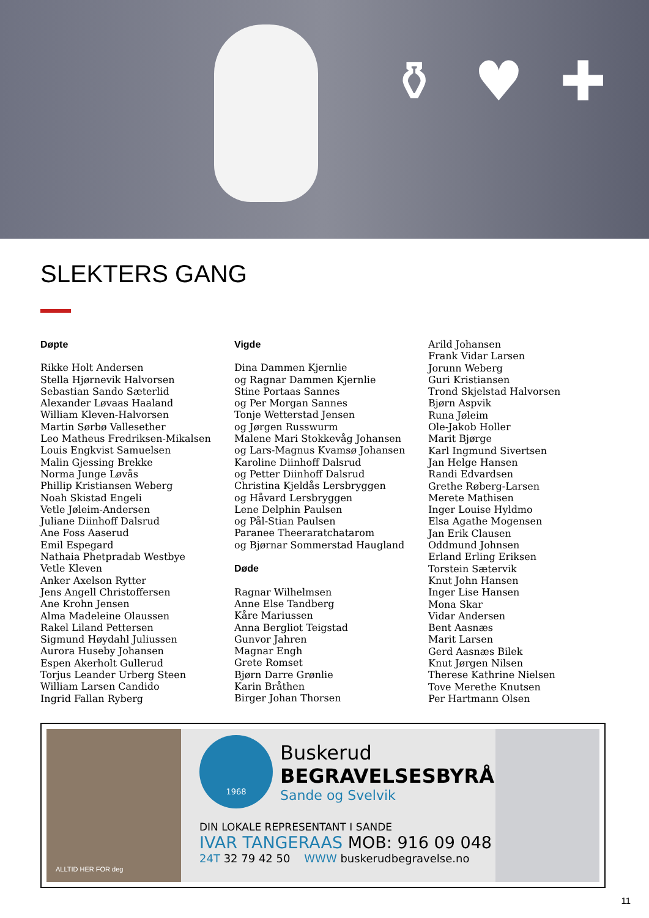⚱ ♥ ✚
SLEKTERS GANG
Døpte
Rikke Holt Andersen
Stella Hjørnevik Halvorsen
Sebastian Sando Sæterlid
Alexander Løvaas Haaland
William Kleven-Halvorsen
Martin Sørbø Vallesether
Leo Matheus Fredriksen-Mikalsen
Louis Engkvist Samuelsen
Malin Gjessing Brekke
Norma Junge Løvås
Phillip Kristiansen Weberg
Noah Skistad Engeli
Vetle Jøleim-Andersen
Juliane Diinhoff Dalsrud
Ane Foss Aaserud
Emil Espegard
Nathaia Phetpradab Westbye
Vetle Kleven
Anker Axelson Rytter
Jens Angell Christoffersen
Ane Krohn Jensen
Alma Madeleine Olaussen
Rakel Liland Pettersen
Sigmund Høydahl Juliussen
Aurora Huseby Johansen
Espen Akerholt Gullerud
Torjus Leander Urberg Steen
William Larsen Candido
Ingrid Fallan Ryberg
Vigde
Dina Dammen Kjernlie
og Ragnar Dammen Kjernlie
Stine Portaas Sannes
og Per Morgan Sannes
Tonje Wetterstad Jensen
og Jørgen Russwurm
Malene Mari Stokkevåg Johansen
og Lars-Magnus Kvamsø Johansen
Karoline Diinhoff Dalsrud
og Petter Diinhoff Dalsrud
Christina Kjeldås Lersbryggen
og Håvard Lersbryggen
Lene Delphin Paulsen
og Pål-Stian Paulsen
Paranee Theeraratchatarom
og Bjørnar Sommerstad Haugland
Døde
Ragnar Wilhelmsen
Anne Else Tandberg
Kåre Mariussen
Anna Bergliot Teigstad
Gunvor Jahren
Magnar Engh
Grete Romset
Bjørn Darre Grønlie
Karin Bråthen
Birger Johan Thorsen
Arild Johansen
Frank Vidar Larsen
Jorunn Weberg
Guri Kristiansen
Trond Skjelstad Halvorsen
Bjørn Aspvik
Runa Jøleim
Ole-Jakob Holler
Marit Bjørge
Karl Ingmund Sivertsen
Jan Helge Hansen
Randi Edvardsen
Grethe Røberg-Larsen
Merete Mathisen
Inger Louise Hyldmo
Elsa Agathe Mogensen
Jan Erik Clausen
Oddmund Johnsen
Erland Erling Eriksen
Torstein Sætervik
Knut John Hansen
Inger Lise Hansen
Mona Skar
Vidar Andersen
Bent Aasnæs
Marit Larsen
Gerd Aasnæs Bilek
Knut Jørgen Nilsen
Therese Kathrine Nielsen
Tove Merethe Knutsen
Per Hartmann Olsen
ALLTID HER FOR deg
1968
Buskerud
BEGRAVELSESBYRÅ
Sande og Svelvik
DIN LOKALE REPRESENTANT I SANDE
IVAR TANGERAAS MOB: 916 09 048
24T 32 79 42 50 WWW buskerudbegravelse.no
11